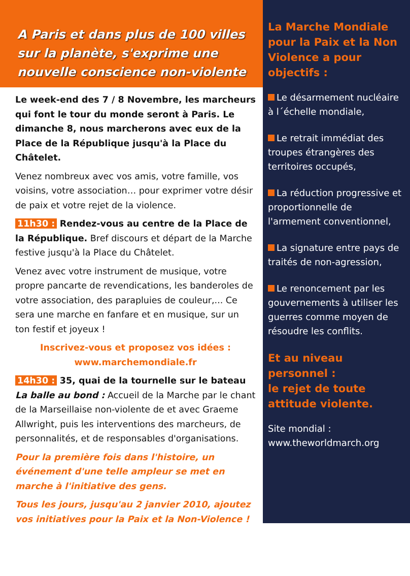A Paris et dans plus de 100 villes sur la planète, s'exprime une nouvelle conscience non-violente
Le week-end des 7 / 8 Novembre, les marcheurs qui font le tour du monde seront à Paris. Le dimanche 8, nous marcherons avec eux de la Place de la République jusqu'à la Place du Châtelet.
Venez nombreux avec vos amis, votre famille, vos voisins, votre association… pour exprimer votre désir de paix et votre rejet de la violence.
11h30 : Rendez-vous au centre de la Place de la République. Bref discours et départ de la Marche festive jusqu'à la Place du Châtelet.
Venez avec votre instrument de musique, votre propre pancarte de revendications, les banderoles de votre association, des parapluies de couleur,... Ce sera une marche en fanfare et en musique, sur un ton festif et joyeux !
Inscrivez-vous et proposez vos idées :
www.marchemondiale.fr
14h30 : 35, quai de la tournelle sur le bateau La balle au bond : Accueil de la Marche par le chant de la Marseillaise non-violente de et avec Graeme Allwright, puis les interventions des marcheurs, de personnalités, et de responsables d'organisations.
Pour la première fois dans l'histoire, un événement d'une telle ampleur se met en marche à l'initiative des gens.
Tous les jours, jusqu'au 2 janvier 2010, ajoutez vos initiatives pour la Paix et la Non-Violence !
La Marche Mondiale pour la Paix et la Non Violence a pour objectifs :
Le désarmement nucléaire à l´échelle mondiale,
Le retrait immédiat des troupes étrangères des territoires occupés,
La réduction progressive et proportionnelle de l'armement conventionnel,
La signature entre pays de traités de non-agression,
Le renoncement par les gouvernements à utiliser les guerres comme moyen de résoudre les conflits.
Et au niveau personnel :
le rejet de toute attitude violente.
Site mondial :
www.theworldmarch.org